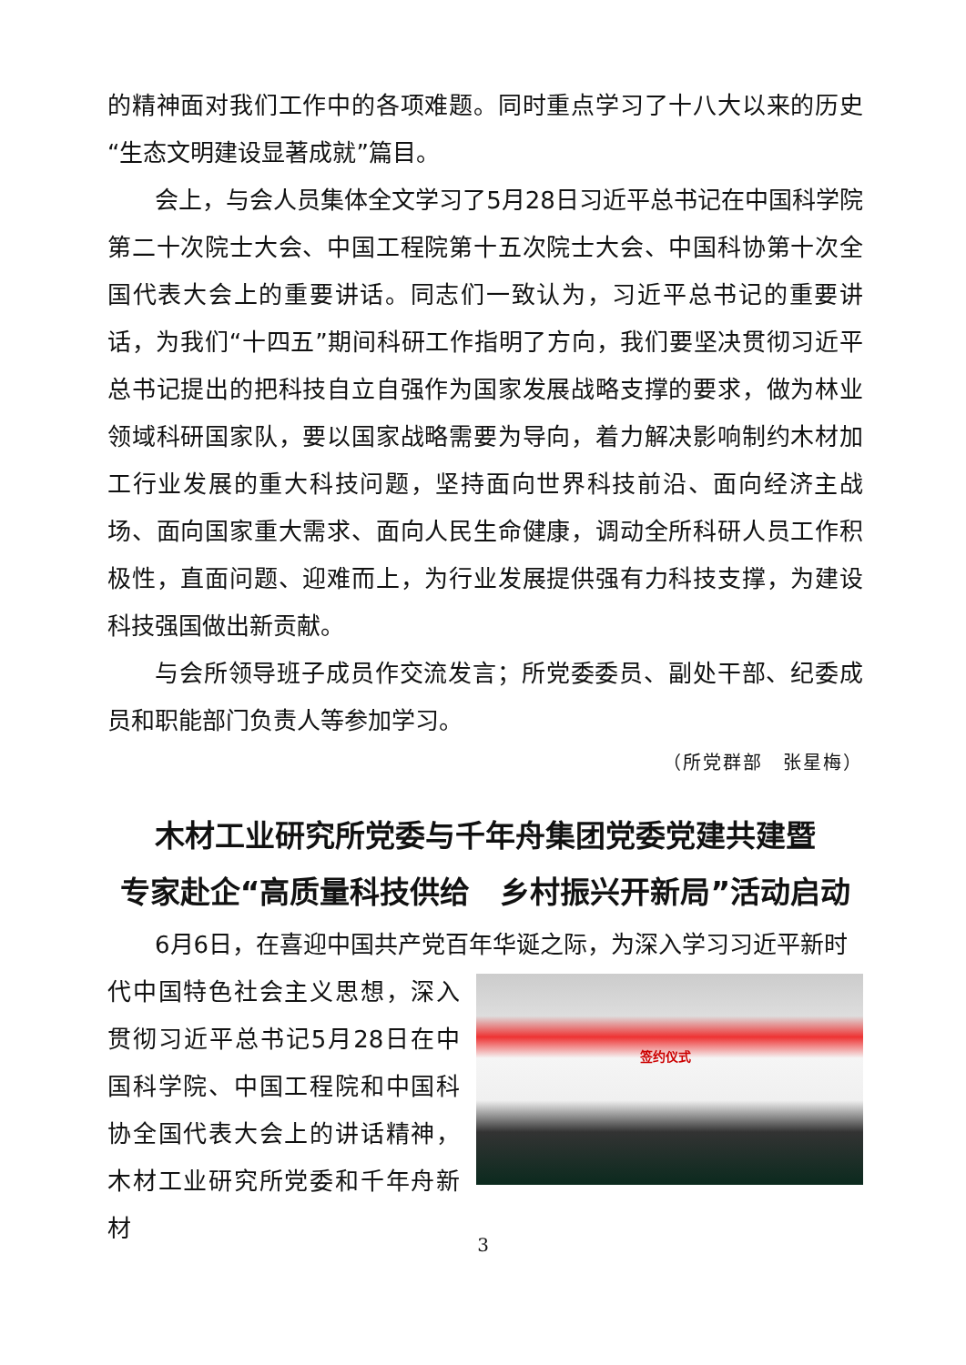的精神面对我们工作中的各项难题。同时重点学习了十八大以来的历史“生态文明建设显著成就”篇目。
会上，与会人员集体全文学习了5月28日习近平总书记在中国科学院第二十次院士大会、中国工程院第十五次院士大会、中国科协第十次全国代表大会上的重要讲话。同志们一致认为，习近平总书记的重要讲话，为我们“十四五”期间科研工作指明了方向，我们要坚决贯彻习近平总书记提出的把科技自立自强作为国家发展战略支撑的要求，做为林业领域科研国家队，要以国家战略需要为导向，着力解决影响制约木材加工行业发展的重大科技问题，坚持面向世界科技前沿、面向经济主战场、面向国家重大需求、面向人民生命健康，调动全所科研人员工作积极性，直面问题、迎难而上，为行业发展提供强有力科技支撑，为建设科技强国做出新贡献。
与会所领导班子成员作交流发言；所党委委员、副处干部、纪委成员和职能部门负责人等参加学习。
（所党群部　张星梅）
木材工业研究所党委与千年舟集团党委党建共建暨
专家赴企“高质量科技供给　乡村振兴开新局”活动启动
6月6日，在喜迎中国共产党百年华诞之际，为深入学习习近平新时
代中国特色社会主义思想，深入贯彻习近平总书记5月28日在中国科学院、中国工程院和中国科协全国代表大会上的讲话精神，木材工业研究所党委和千年舟新材
签约仪式
3